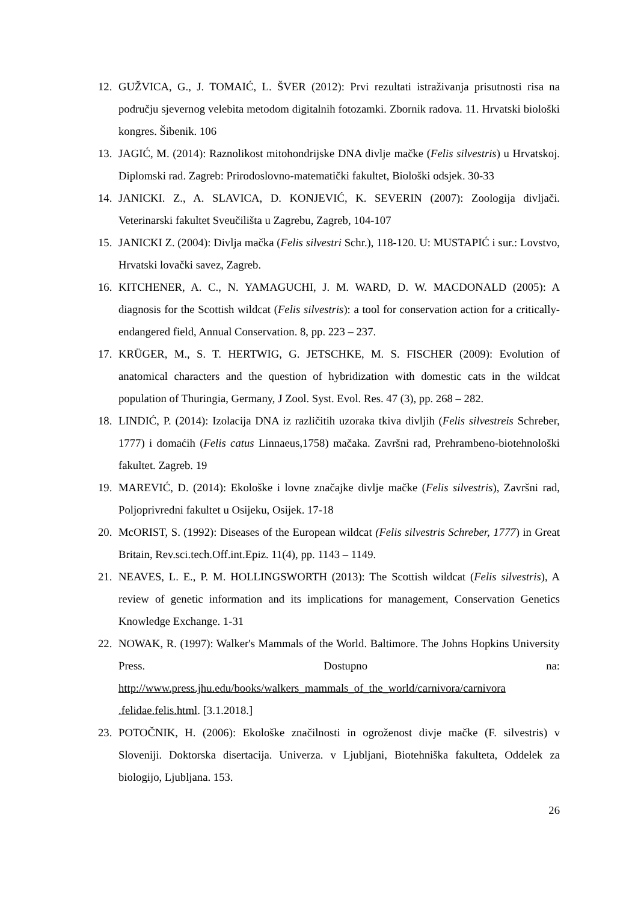12. GUŽVICA, G., J. TOMAIĆ, L. ŠVER (2012): Prvi rezultati istraživanja prisutnosti risa na području sjevernog velebita metodom digitalnih fotozamki. Zbornik radova. 11. Hrvatski biološki kongres. Šibenik. 106
13. JAGIĆ, M. (2014): Raznolikost mitohondrijske DNA divlje mačke (Felis silvestris) u Hrvatskoj. Diplomski rad. Zagreb: Prirodoslovno-matematički fakultet, Biološki odsjek. 30-33
14. JANICKI. Z., A. SLAVICA, D. KONJEVIĆ, K. SEVERIN (2007): Zoologija divljači. Veterinarski fakultet Sveučilišta u Zagrebu, Zagreb, 104-107
15. JANICKI Z. (2004): Divlja mačka (Felis silvestri Schr.), 118-120. U: MUSTAPIĆ i sur.: Lovstvo, Hrvatski lovački savez, Zagreb.
16. KITCHENER, A. C., N. YAMAGUCHI, J. M. WARD, D. W. MACDONALD (2005): A diagnosis for the Scottish wildcat (Felis silvestris): a tool for conservation action for a critically-endangered field, Annual Conservation. 8, pp. 223 – 237.
17. KRÜGER, M., S. T. HERTWIG, G. JETSCHKE, M. S. FISCHER (2009): Evolution of anatomical characters and the question of hybridization with domestic cats in the wildcat population of Thuringia, Germany, J Zool. Syst. Evol. Res. 47 (3), pp. 268 – 282.
18. LINDIĆ, P. (2014): Izolacija DNA iz različitih uzoraka tkiva divljih (Felis silvestreis Schreber, 1777) i domaćih (Felis catus Linnaeus,1758) mačaka. Završni rad, Prehrambeno-biotehnološki fakultet. Zagreb. 19
19. MAREVIĆ, D. (2014): Ekološke i lovne značajke divlje mačke (Felis silvestris), Završni rad, Poljoprivredni fakultet u Osijeku, Osijek. 17-18
20. McORIST, S. (1992): Diseases of the European wildcat (Felis silvestris Schreber, 1777) in Great Britain, Rev.sci.tech.Off.int.Epiz. 11(4), pp. 1143 – 1149.
21. NEAVES, L. E., P. M. HOLLINGSWORTH (2013): The Scottish wildcat (Felis silvestris), A review of genetic information and its implications for management, Conservation Genetics Knowledge Exchange. 1-31
22. NOWAK, R. (1997): Walker's Mammals of the World. Baltimore. The Johns Hopkins University Press. Dostupno na: http://www.press.jhu.edu/books/walkers_mammals_of_the_world/carnivora/carnivora .felidae.felis.html. [3.1.2018.]
23. POTOČNIK, H. (2006): Ekološke značilnosti in ogroženost divje mačke (F. silvestris) v Sloveniji. Doktorska disertacija. Univerza. v Ljubljani, Biotehniška fakulteta, Oddelek za biologijo, Ljubljana. 153.
26